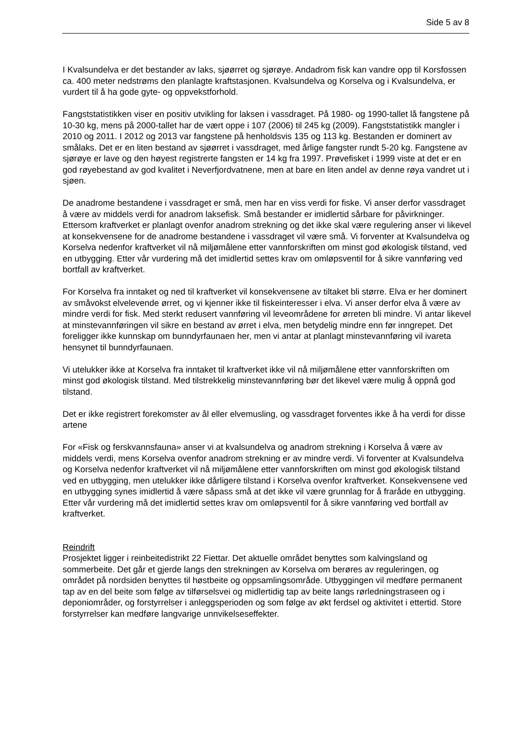Side 5 av 8
I Kvalsundelva er det bestander av laks, sjøørret og sjørøye. Andadrom fisk kan vandre opp til Korsfossen ca. 400 meter nedstrøms den planlagte kraftstasjonen. Kvalsundelva og Korselva og i Kvalsundelva, er vurdert til å ha gode gyte- og oppvekstforhold.
Fangststatistikken viser en positiv utvikling for laksen i vassdraget. På 1980- og 1990-tallet lå fangstene på 10-30 kg, mens på 2000-tallet har de vært oppe i 107 (2006) til 245 kg (2009). Fangststatistikk mangler i 2010 og 2011. I 2012 og 2013 var fangstene på henholdsvis 135 og 113 kg. Bestanden er dominert av smålaks. Det er en liten bestand av sjøørret i vassdraget, med årlige fangster rundt 5-20 kg. Fangstene av sjørøye er lave og den høyest registrerte fangsten er 14 kg fra 1997. Prøvefisket i 1999 viste at det er en god røyebestand av god kvalitet i Neverfjordvatnene, men at bare en liten andel av denne røya vandret ut i sjøen.
De anadrome bestandene i vassdraget er små, men har en viss verdi for fiske. Vi anser derfor vassdraget å være av middels verdi for anadrom laksefisk. Små bestander er imidlertid sårbare for påvirkninger. Ettersom kraftverket er planlagt ovenfor anadrom strekning og det ikke skal være regulering anser vi likevel at konsekvensene for de anadrome bestandene i vassdraget vil være små. Vi forventer at Kvalsundelva og Korselva nedenfor kraftverket vil nå miljømålene etter vannforskriften om minst god økologisk tilstand, ved en utbygging. Etter vår vurdering må det imidlertid settes krav om omløpsventil for å sikre vannføring ved bortfall av kraftverket.
For Korselva fra inntaket og ned til kraftverket vil konsekvensene av tiltaket bli større. Elva er her dominert av småvokst elvelevende ørret, og vi kjenner ikke til fiskeinteresser i elva. Vi anser derfor elva å være av mindre verdi for fisk. Med sterkt redusert vannføring vil leveområdene for ørreten bli mindre. Vi antar likevel at minstevannføringen vil sikre en bestand av ørret i elva, men betydelig mindre enn før inngrepet. Det foreligger ikke kunnskap om bunndyrfaunaen her, men vi antar at planlagt minstevannføring vil ivareta hensynet til bunndyrfaunaen.
Vi utelukker ikke at Korselva fra inntaket til kraftverket ikke vil nå miljømålene etter vannforskriften om minst god økologisk tilstand. Med tilstrekkelig minstevannføring bør det likevel være mulig å oppnå god tilstand.
Det er ikke registrert forekomster av ål eller elvemusling, og vassdraget forventes ikke å ha verdi for disse artene
For «Fisk og ferskvannsfauna» anser vi at kvalsundelva og anadrom strekning i Korselva å være av middels verdi, mens Korselva ovenfor anadrom strekning er av mindre verdi. Vi forventer at Kvalsundelva og Korselva nedenfor kraftverket vil nå miljømålene etter vannforskriften om minst god økologisk tilstand ved en utbygging, men utelukker ikke dårligere tilstand i Korselva ovenfor kraftverket. Konsekvensene ved en utbygging synes imidlertid å være såpass små at det ikke vil være grunnlag for å fraråde en utbygging. Etter vår vurdering må det imidlertid settes krav om omløpsventil for å sikre vannføring ved bortfall av kraftverket.
Reindrift
Prosjektet ligger i reinbeitedistrikt 22 Fiettar. Det aktuelle området benyttes som kalvingsland og sommerbeite. Det går et gjerde langs den strekningen av Korselva om berøres av reguleringen, og området på nordsiden benyttes til høstbeite og oppsamlingsområde. Utbyggingen vil medføre permanent tap av en del beite som følge av tilførselsvei og midlertidig tap av beite langs rørledningstraseen og i deponiområder, og forstyrrelser i anleggsperioden og som følge av økt ferdsel og aktivitet i ettertid. Store forstyrrelser kan medføre langvarige unnvikelseseffekter.